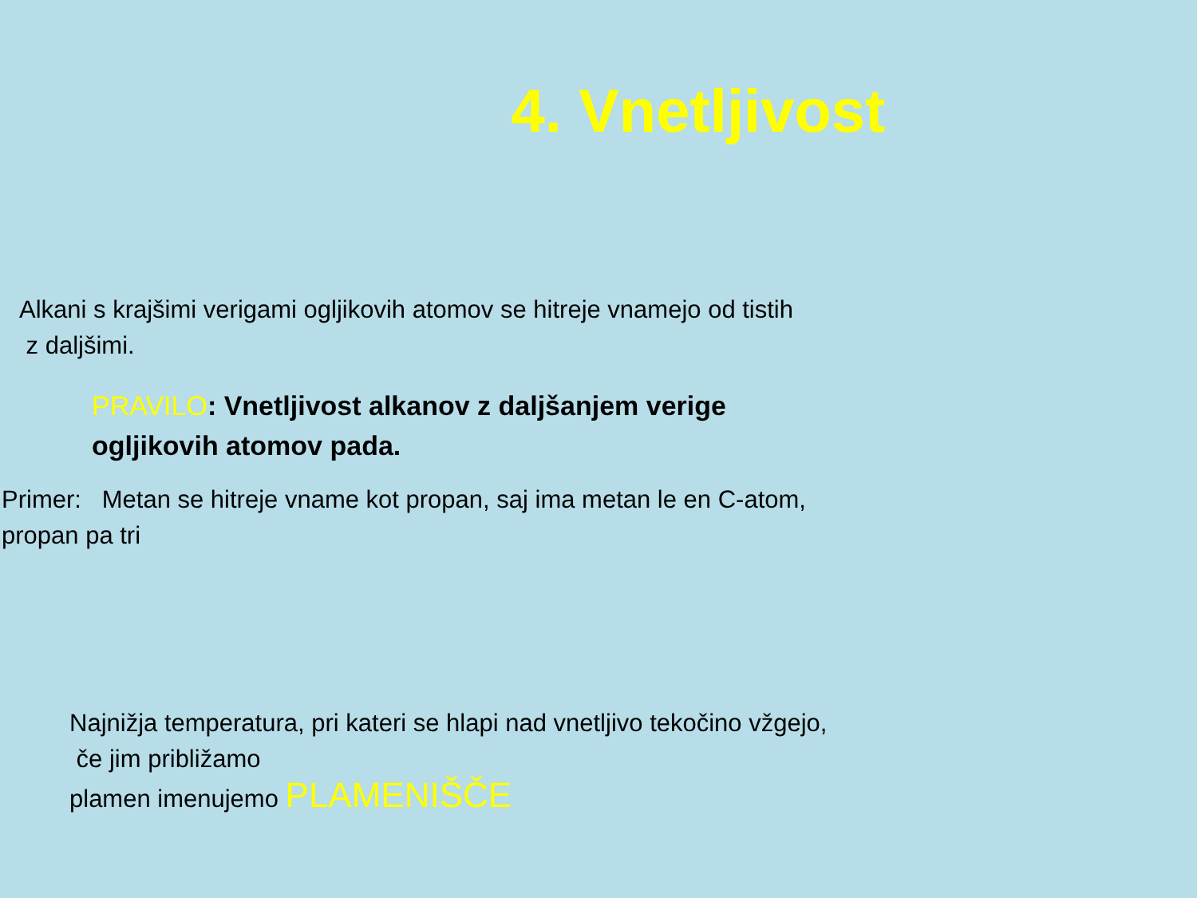4. Vnetljivost
Alkani s krajšimi verigami ogljikovih atomov se hitreje vnamejo od tistih
z daljšimi.
PRAVILO: Vnetljivost alkanov z daljšanjem verige
ogljikovih atomov pada.
Primer: Metan se hitreje vname kot propan, saj ima metan le en C-atom,
propan pa tri
Najnižja temperatura, pri kateri se hlapi nad vnetljivo tekočino vžgejo,
če jim približamo
plamen imenujemo PLAMENIŠČE